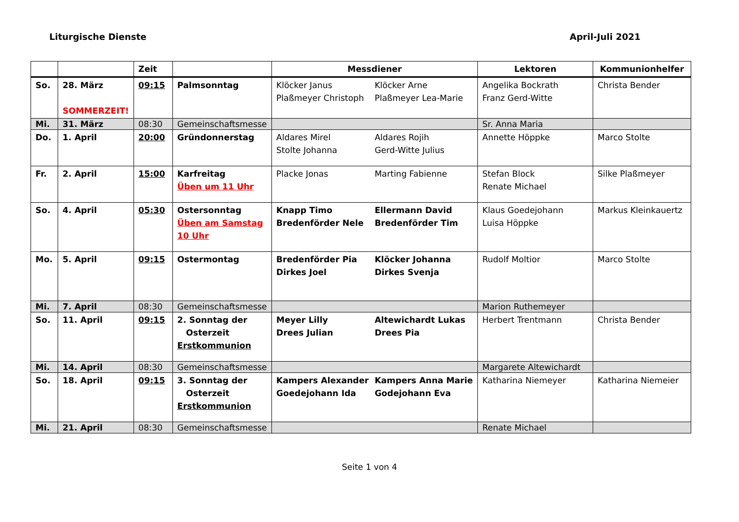Liturgische Dienste April-Juli 2021
| | | Zeit | | Messdiener | Lektoren | Kommunionhelfer |
| --- | --- | --- | --- | --- | --- | --- |
| So. | 28. März SOMMERZEIT! | 09:15 | Palmsonntag | Klöcker Janus Plaßmeyer Christoph Klöcker Arne Plaßmeyer Lea-Marie | Angelika Bockrath Franz Gerd-Witte | Christa Bender |
| Mi. | 31. März | 08:30 | Gemeinschaftsmesse | | Sr. Anna Maria | |
| Do. | 1. April | 20:00 | Gründonnerstag | Aldares Mirel Stolte Johanna Aldares Rojih Gerd-Witte Julius | Annette Höppke | Marco Stolte |
| Fr. | 2. April | 15:00 | Karfreitag Üben um 11 Uhr | Placke Jonas Marting Fabienne | Stefan Block Renate Michael | Silke Plaßmeyer |
| So. | 4. April | 05:30 | Ostersonntag Üben am Samstag 10 Uhr | Knapp Timo Bredenförder Nele Ellermann David Bredenförder Tim | Klaus Goedejohann Luisa Höppke | Markus Kleinkauertz |
| Mo. | 5. April | 09:15 | Ostermontag | Bredenförder Pia Dirkes Joel Klöcker Johanna Dirkes Svenja | Rudolf Moltior | Marco Stolte |
| Mi. | 7. April | 08:30 | Gemeinschaftsmesse | | Marion Ruthemeyer | |
| So. | 11. April | 09:15 | 2. Sonntag der Osterzeit Erstkommunion | Meyer Lilly Drees Julian Altewichardt Lukas Drees Pia | Herbert Trentmann | Christa Bender |
| Mi. | 14. April | 08:30 | Gemeinschaftsmesse | | Margarete Altewichardt | |
| So. | 18. April | 09:15 | 3. Sonntag der Osterzeit Erstkommunion | Kampers Alexander Goedejohann Ida Kampers Anna Marie Godejohann Eva | Katharina Niemeyer | Katharina Niemeier |
| Mi. | 21. April | 08:30 | Gemeinschaftsmesse | | Renate Michael | |
Seite 1 von 4